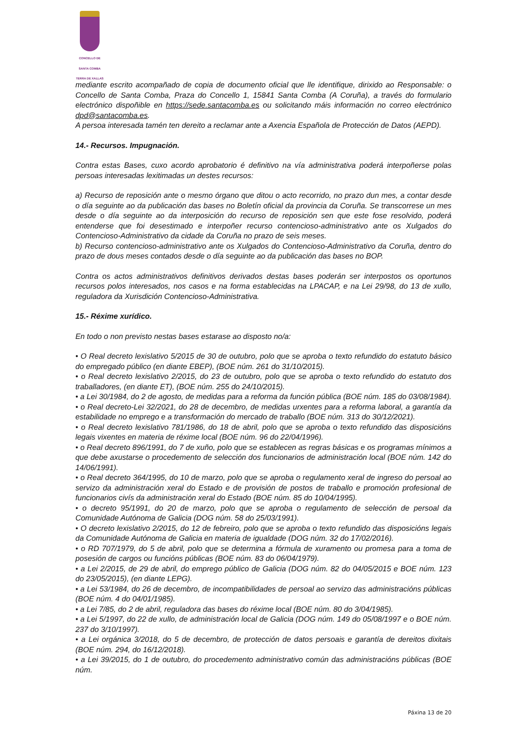CONCELLO DE
SANTA COMBA
TERRA DE XALLAS
mediante escrito acompañado de copia de documento oficial que lle identifique, dirixido ao Responsable: o Concello de Santa Comba, Praza do Concello 1, 15841 Santa Comba (A Coruña), a través do formulario electrónico dispoñible en https://sede.santacomba.es ou solicitando máis información no correo electrónico dpd@santacomba.es.
A persoa interesada tamén ten dereito a reclamar ante a Axencia Española de Protección de Datos (AEPD).
14.- Recursos. Impugnación.
Contra estas Bases, cuxo acordo aprobatorio é definitivo na vía administrativa poderá interpoñerse polas persoas interesadas lexitimadas un destes recursos:
a) Recurso de reposición ante o mesmo órgano que ditou o acto recorrido, no prazo dun mes, a contar desde o día seguinte ao da publicación das bases no Boletín oficial da provincia da Coruña. Se transcorrese un mes desde o día seguinte ao da interposición do recurso de reposición sen que este fose resolvido, poderá entenderse que foi desestimado e interpoñer recurso contencioso-administrativo ante os Xulgados do Contencioso-Administrativo da cidade da Coruña no prazo de seis meses.
b) Recurso contencioso-administrativo ante os Xulgados do Contencioso-Administrativo da Coruña, dentro do prazo de dous meses contados desde o día seguinte ao da publicación das bases no BOP.
Contra os actos administrativos definitivos derivados destas bases poderán ser interpostos os oportunos recursos polos interesados, nos casos e na forma establecidas na LPACAP, e na Lei 29/98, do 13 de xullo, reguladora da Xurisdición Contencioso-Administrativa.
15.- Réxime xurídico.
En todo o non previsto nestas bases estarase ao disposto no/a:
• O Real decreto lexislativo 5/2015 de 30 de outubro, polo que se aproba o texto refundido do estatuto básico do empregado público (en diante EBEP), (BOE núm. 261 do 31/10/2015).
• o Real decreto lexislativo 2/2015, do 23 de outubro, polo que se aproba o texto refundido do estatuto dos traballadores, (en diante ET), (BOE núm. 255 do 24/10/2015).
• a Lei 30/1984, do 2 de agosto, de medidas para a reforma da función pública (BOE núm. 185 do 03/08/1984).
• o Real decreto-Lei 32/2021, do 28 de decembro, de medidas urxentes para a reforma laboral, a garantía da estabilidade no emprego e a transformación do mercado de traballo (BOE núm. 313 do 30/12/2021).
• o Real decreto lexislativo 781/1986, do 18 de abril, polo que se aproba o texto refundido das disposicións legais vixentes en materia de réxime local (BOE núm. 96 do 22/04/1996).
• o Real decreto 896/1991, do 7 de xuño, polo que se establecen as regras básicas e os programas mínimos a que debe axustarse o procedemento de selección dos funcionarios de administración local (BOE núm. 142 do 14/06/1991).
• o Real decreto 364/1995, do 10 de marzo, polo que se aproba o regulamento xeral de ingreso do persoal ao servizo da administración xeral do Estado e de provisión de postos de traballo e promoción profesional de funcionarios civís da administración xeral do Estado (BOE núm. 85 do 10/04/1995).
• o decreto 95/1991, do 20 de marzo, polo que se aproba o regulamento de selección de persoal da Comunidade Autónoma de Galicia (DOG núm. 58 do 25/03/1991).
• O decreto lexislativo 2/2015, do 12 de febreiro, polo que se aproba o texto refundido das disposicións legais da Comunidade Autónoma de Galicia en materia de igualdade (DOG núm. 32 do 17/02/2016).
• o RD 707/1979, do 5 de abril, polo que se determina a fórmula de xuramento ou promesa para a toma de posesión de cargos ou funcións públicas (BOE núm. 83 do 06/04/1979).
• a Lei 2/2015, de 29 de abril, do emprego público de Galicia (DOG núm. 82 do 04/05/2015 e BOE núm. 123 do 23/05/2015), (en diante LEPG).
• a Lei 53/1984, do 26 de decembro, de incompatibilidades de persoal ao servizo das administracións públicas (BOE núm. 4 do 04/01/1985).
• a Lei 7/85, do 2 de abril, reguladora das bases do réxime local (BOE núm. 80 do 3/04/1985).
• a Lei 5/1997, do 22 de xullo, de administración local de Galicia (DOG núm. 149 do 05/08/1997 e o BOE núm. 237 do 3/10/1997).
• a Lei orgánica 3/2018, do 5 de decembro, de protección de datos persoais e garantía de dereitos dixitais (BOE núm. 294, do 16/12/2018).
• a Lei 39/2015, do 1 de outubro, do procedemento administrativo común das administracións públicas (BOE núm.
Páxina 13 de 20